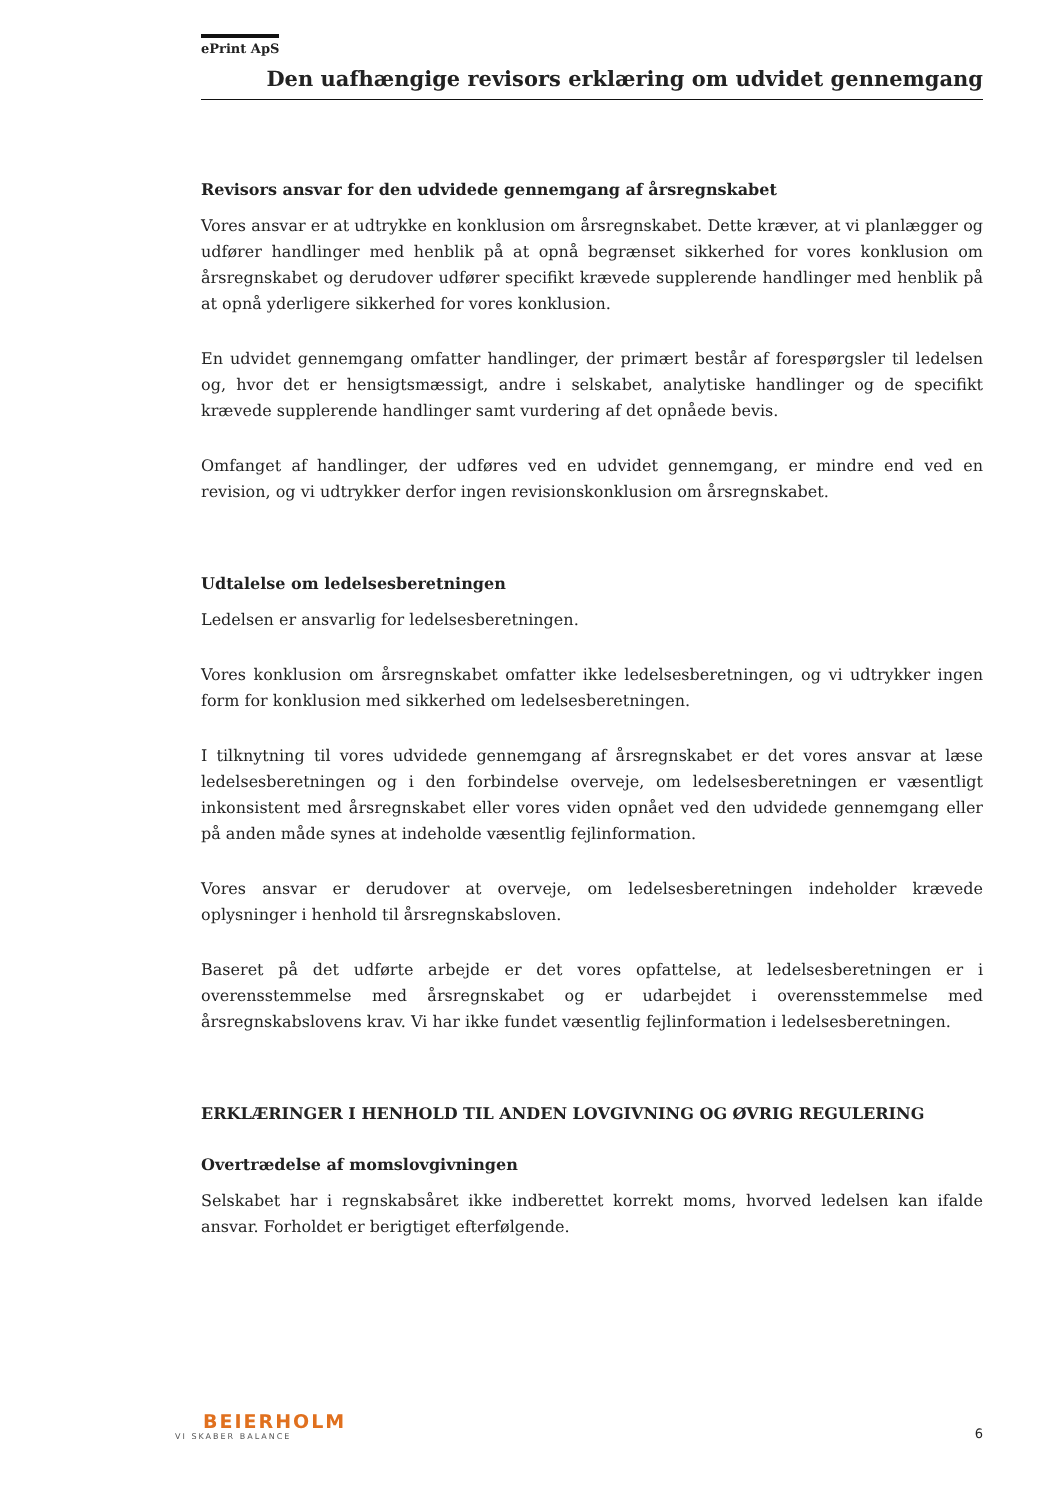ePrint ApS
Den uafhængige revisors erklæring om udvidet gennemgang
Revisors ansvar for den udvidede gennemgang af årsregnskabet
Vores ansvar er at udtrykke en konklusion om årsregnskabet. Dette kræver, at vi planlægger og udfører handlinger med henblik på at opnå begrænset sikkerhed for vores konklusion om årsregnskabet og derudover udfører specifikt krævede supplerende handlinger med henblik på at opnå yderligere sikkerhed for vores konklusion.
En udvidet gennemgang omfatter handlinger, der primært består af forespørgsler til ledelsen og, hvor det er hensigtsmæssigt, andre i selskabet, analytiske handlinger og de specifikt krævede supplerende handlinger samt vurdering af det opnåede bevis.
Omfanget af handlinger, der udføres ved en udvidet gennemgang, er mindre end ved en revision, og vi udtrykker derfor ingen revisionskonklusion om årsregnskabet.
Udtalelse om ledelsesberetningen
Ledelsen er ansvarlig for ledelsesberetningen.
Vores konklusion om årsregnskabet omfatter ikke ledelsesberetningen, og vi udtrykker ingen form for konklusion med sikkerhed om ledelsesberetningen.
I tilknytning til vores udvidede gennemgang af årsregnskabet er det vores ansvar at læse ledelsesberetningen og i den forbindelse overveje, om ledelsesberetningen er væsentligt inkonsistent med årsregnskabet eller vores viden opnået ved den udvidede gennemgang eller på anden måde synes at indeholde væsentlig fejlinformation.
Vores ansvar er derudover at overveje, om ledelsesberetningen indeholder krævede oplysninger i henhold til årsregnskabsloven.
Baseret på det udførte arbejde er det vores opfattelse, at ledelsesberetningen er i overensstemmelse med årsregnskabet og er udarbejdet i overensstemmelse med årsregnskabslovens krav. Vi har ikke fundet væsentlig fejlinformation i ledelsesberetningen.
ERKLÆRINGER I HENHOLD TIL ANDEN LOVGIVNING OG ØVRIG REGULERING
Overtrædelse af momslovgivningen
Selskabet har i regnskabsåret ikke indberettet korrekt moms, hvorved ledelsen kan ifalde ansvar. Forholdet er berigtiget efterfølgende.
BEIERHOLM
VI SKABER BALANCE
6